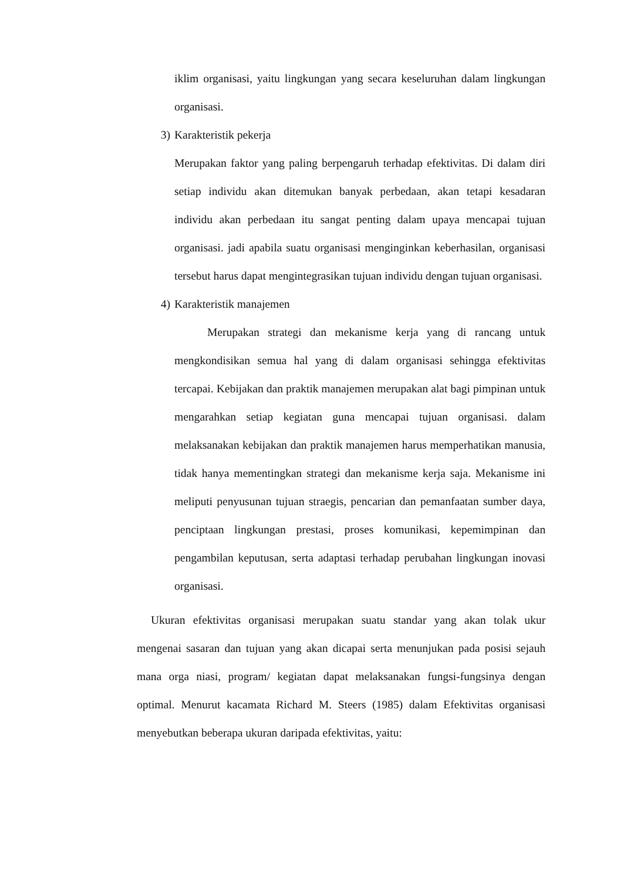iklim organisasi, yaitu lingkungan yang secara keseluruhan dalam lingkungan organisasi.
3) Karakteristik pekerja
Merupakan faktor yang paling berpengaruh terhadap efektivitas. Di dalam diri setiap individu akan ditemukan banyak perbedaan, akan tetapi kesadaran individu akan perbedaan itu sangat penting dalam upaya mencapai tujuan organisasi. jadi apabila suatu organisasi menginginkan keberhasilan, organisasi tersebut harus dapat mengintegrasikan tujuan individu dengan tujuan organisasi.
4) Karakteristik manajemen
Merupakan strategi dan mekanisme kerja yang di rancang untuk mengkondisikan semua hal yang di dalam organisasi sehingga efektivitas tercapai. Kebijakan dan praktik manajemen merupakan alat bagi pimpinan untuk mengarahkan setiap kegiatan guna mencapai tujuan organisasi. dalam melaksanakan kebijakan dan praktik manajemen harus memperhatikan manusia, tidak hanya mementingkan strategi dan mekanisme kerja saja. Mekanisme ini meliputi penyusunan tujuan straegis, pencarian dan pemanfaatan sumber daya, penciptaan lingkungan prestasi, proses komunikasi, kepemimpinan dan pengambilan keputusan, serta adaptasi terhadap perubahan lingkungan inovasi organisasi.
Ukuran efektivitas organisasi merupakan suatu standar yang akan tolak ukur mengenai sasaran dan tujuan yang akan dicapai serta menunjukan pada posisi sejauh mana orga niasi, program/ kegiatan dapat melaksanakan fungsi-fungsinya dengan optimal. Menurut kacamata Richard M. Steers (1985) dalam Efektivitas organisasi menyebutkan beberapa ukuran daripada efektivitas, yaitu: